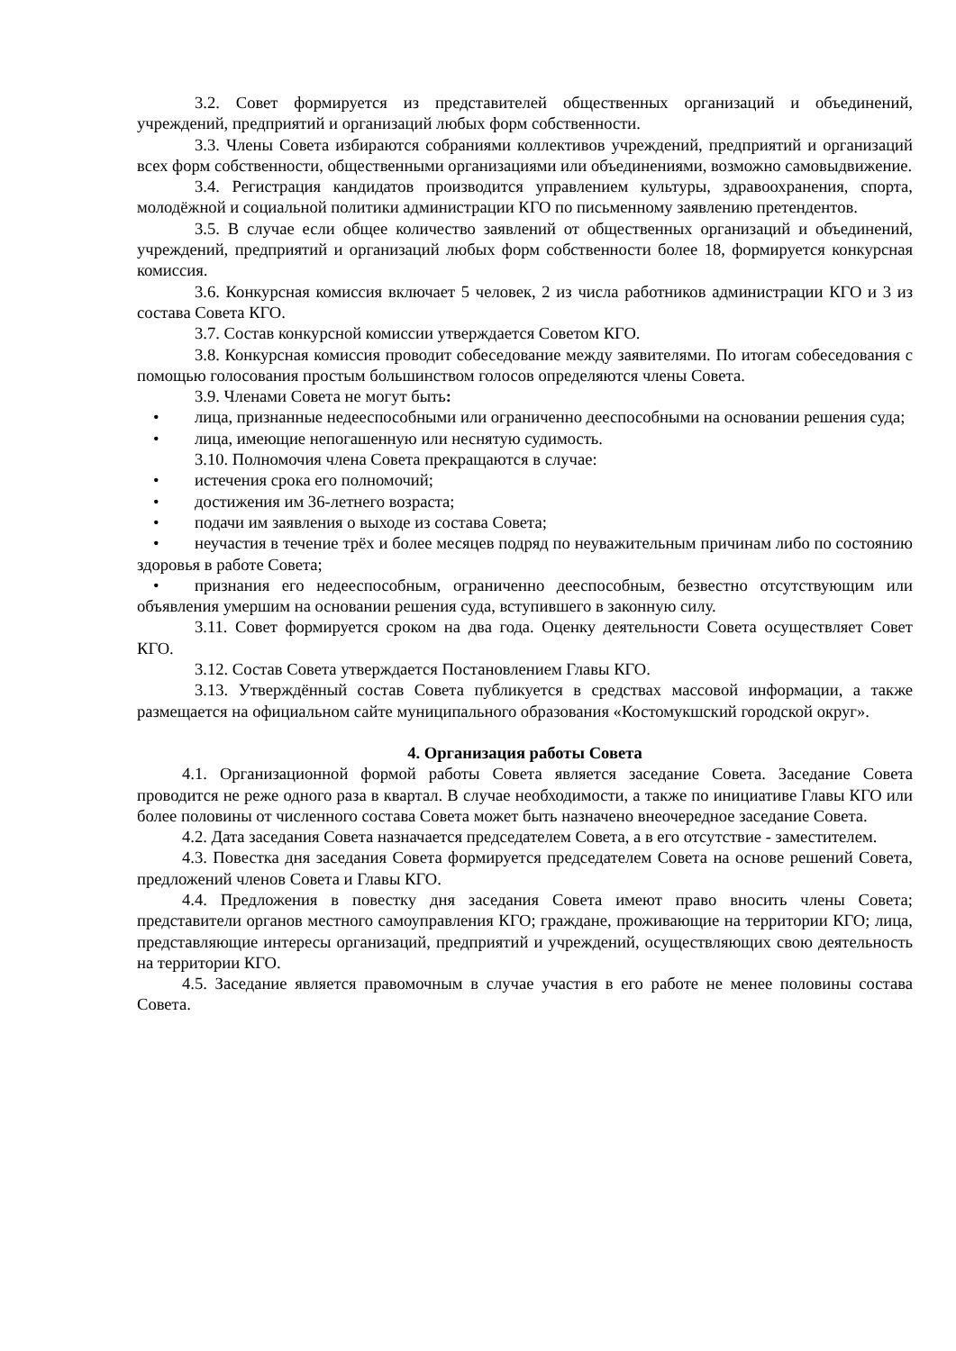3.2. Совет формируется из представителей общественных организаций и объединений, учреждений, предприятий и организаций любых форм собственности.
3.3. Члены Совета избираются собраниями коллективов учреждений, предприятий и организаций всех форм собственности, общественными организациями или объединениями, возможно самовыдвижение.
3.4. Регистрация кандидатов производится управлением культуры, здравоохранения, спорта, молодёжной и социальной политики администрации КГО по письменному заявлению претендентов.
3.5. В случае если общее количество заявлений от общественных организаций и объединений, учреждений, предприятий и организаций любых форм собственности более 18, формируется конкурсная комиссия.
3.6. Конкурсная комиссия включает 5 человек, 2 из числа работников администрации КГО и 3 из состава Совета КГО.
3.7. Состав конкурсной комиссии утверждается Советом КГО.
3.8. Конкурсная комиссия проводит собеседование между заявителями. По итогам собеседования с помощью голосования простым большинством голосов определяются члены Совета.
3.9. Членами Совета не могут быть:
• лица, признанные недееспособными или ограниченно дееспособными на основании решения суда;
• лица, имеющие непогашенную или неснятую судимость.
3.10. Полномочия члена Совета прекращаются в случае:
• истечения срока его полномочий;
• достижения им 36-летнего возраста;
• подачи им заявления о выходе из состава Совета;
• неучастия в течение трёх и более месяцев подряд по неуважительным причинам либо по состоянию здоровья в работе Совета;
• признания его недееспособным, ограниченно дееспособным, безвестно отсутствующим или объявления умершим на основании решения суда, вступившего в законную силу.
3.11. Совет формируется сроком на два года. Оценку деятельности Совета осуществляет Совет КГО.
3.12. Состав Совета утверждается Постановлением Главы КГО.
3.13. Утверждённый состав Совета публикуется в средствах массовой информации, а также размещается на официальном сайте муниципального образования «Костомукшский городской округ».
4. Организация работы Совета
4.1. Организационной формой работы Совета является заседание Совета. Заседание Совета проводится не реже одного раза в квартал. В случае необходимости, а также по инициативе Главы КГО или более половины от численного состава Совета может быть назначено внеочередное заседание Совета.
4.2. Дата заседания Совета назначается председателем Совета, а в его отсутствие - заместителем.
4.3. Повестка дня заседания Совета формируется председателем Совета на основе решений Совета, предложений членов Совета и Главы КГО.
4.4. Предложения в повестку дня заседания Совета имеют право вносить члены Совета; представители органов местного самоуправления КГО; граждане, проживающие на территории КГО; лица, представляющие интересы организаций, предприятий и учреждений, осуществляющих свою деятельность на территории КГО.
4.5. Заседание является правомочным в случае участия в его работе не менее половины состава Совета.